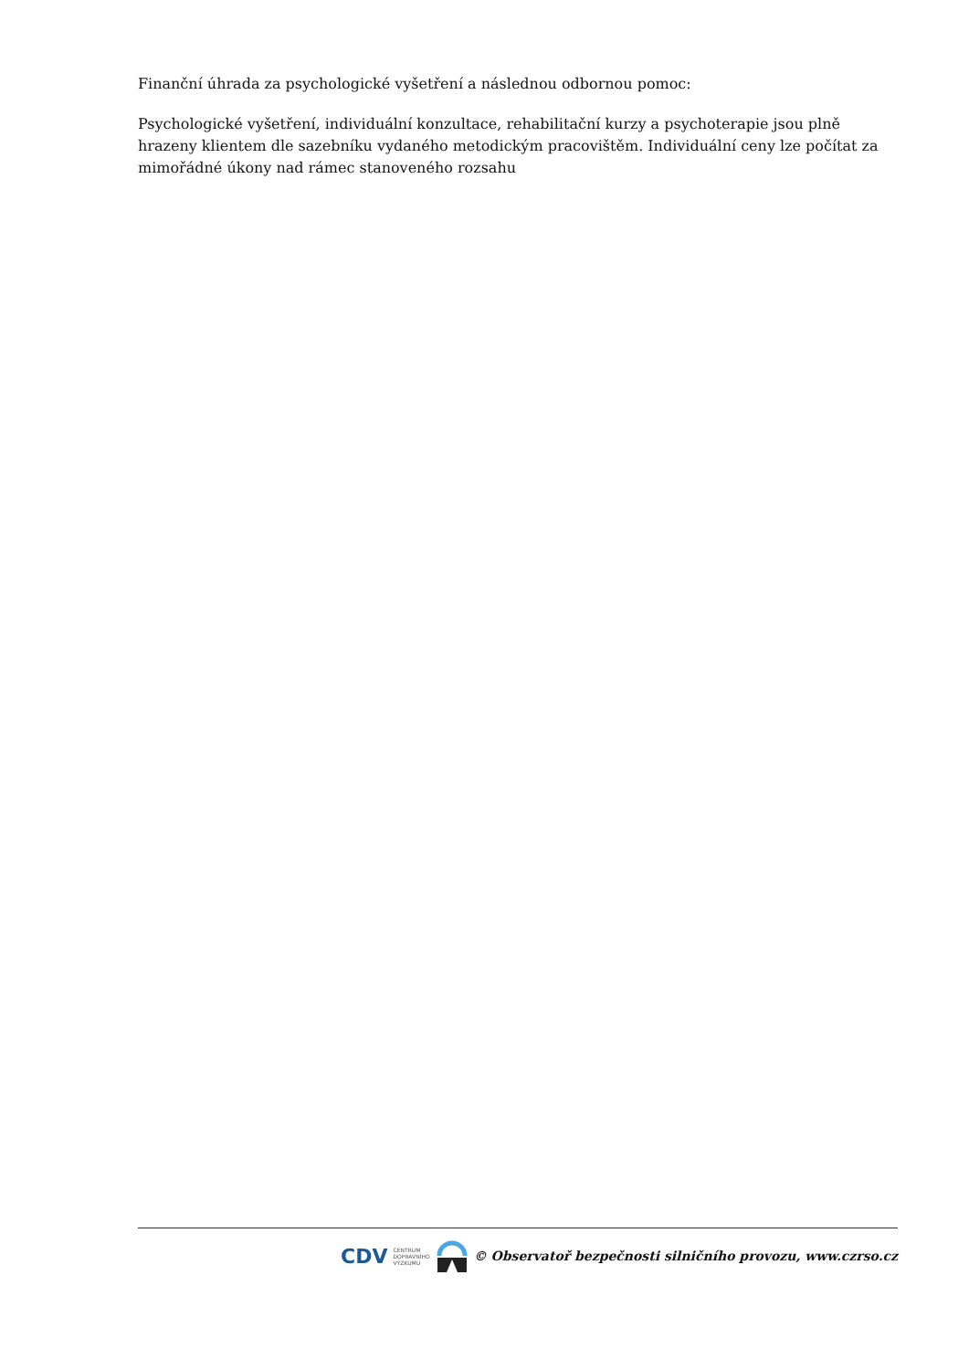Finanční úhrada za psychologické vyšetření a následnou odbornou pomoc:
Psychologické vyšetření, individuální konzultace, rehabilitační kurzy a psychoterapie jsou plně hrazeny klientem dle sazebníku vydaného metodickým pracovištěm. Individuální ceny lze počítat za mimořádné úkony nad rámec stanoveného rozsahu
CDV CENTRUM
DOPRAVNÍHO
VÝZKUMU © Observatoř bezpečnosti silničního provozu, www.czrso.cz